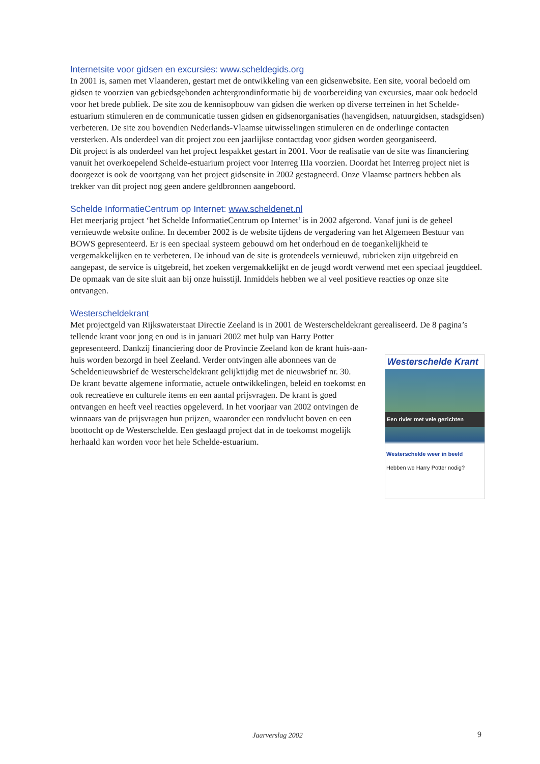Internetsite voor gidsen en excursies: www.scheldegids.org
In 2001 is, samen met Vlaanderen, gestart met de ontwikkeling van een gidsenwebsite. Een site, vooral bedoeld om gidsen te voorzien van gebiedsgebonden achtergrondinformatie bij de voorbereiding van excursies, maar ook bedoeld voor het brede publiek. De site zou de kennisopbouw van gidsen die werken op diverse terreinen in het Schelde-estuarium stimuleren en de communicatie tussen gidsen en gidsenorganisaties (havengidsen, natuurgidsen, stadsgidsen) verbeteren. De site zou bovendien Nederlands-Vlaamse uitwisselingen stimuleren en de onderlinge contacten versterken. Als onderdeel van dit project zou een jaarlijkse contactdag voor gidsen worden georganiseerd.
Dit project is als onderdeel van het project lespakket gestart in 2001. Voor de realisatie van de site was financiering vanuit het overkoepelend Schelde-estuarium project voor Interreg IIIa voorzien. Doordat het Interreg project niet is doorgezet is ook de voortgang van het project gidsensite in 2002 gestagneerd. Onze Vlaamse partners hebben als trekker van dit project nog geen andere geldbronnen aangeboord.
Schelde InformatieCentrum op Internet: www.scheldenet.nl
Het meerjarig project ‘het Schelde InformatieCentrum op Internet’ is in 2002 afgerond. Vanaf juni is de geheel vernieuwde website online. In december 2002 is de website tijdens de vergadering van het Algemeen Bestuur van BOWS gepresenteerd. Er is een speciaal systeem gebouwd om het onderhoud en de toegankelijkheid te vergemakkelijken en te verbeteren. De inhoud van de site is grotendeels vernieuwd, rubrieken zijn uitgebreid en aangepast, de service is uitgebreid, het zoeken vergemakkelijkt en de jeugd wordt verwend met een speciaal jeugddeel. De opmaak van de site sluit aan bij onze huisstijl. Inmiddels hebben we al veel positieve reacties op onze site ontvangen.
Westerscheldekrant
Met projectgeld van Rijkswaterstaat Directie Zeeland is in 2001 de Westerscheldekrant gerealiseerd. De 8 pagina’s tellende krant voor jong en oud is in januari 2002 met hulp van Harry Potter
Westerschelde Krant
Een rivier met vele gezichten
Westerschelde weer in beeld
Hebben we Harry Potter nodig?
gepresenteerd. Dankzij financiering door de Provincie Zeeland kon de krant huis-aan-huis worden bezorgd in heel Zeeland. Verder ontvingen alle abonnees van de Scheldenieuwsbrief de Westerscheldekrant gelijktijdig met de nieuwsbrief nr. 30.
De krant bevatte algemene informatie, actuele ontwikkelingen, beleid en toekomst en ook recreatieve en culturele items en een aantal prijsvragen. De krant is goed ontvangen en heeft veel reacties opgeleverd. In het voorjaar van 2002 ontvingen de winnaars van de prijsvragen hun prijzen, waaronder een rondvlucht boven en een boottocht op de Westerschelde. Een geslaagd project dat in de toekomst mogelijk herhaald kan worden voor het hele Schelde-estuarium.
Jaarverslag 2002 9